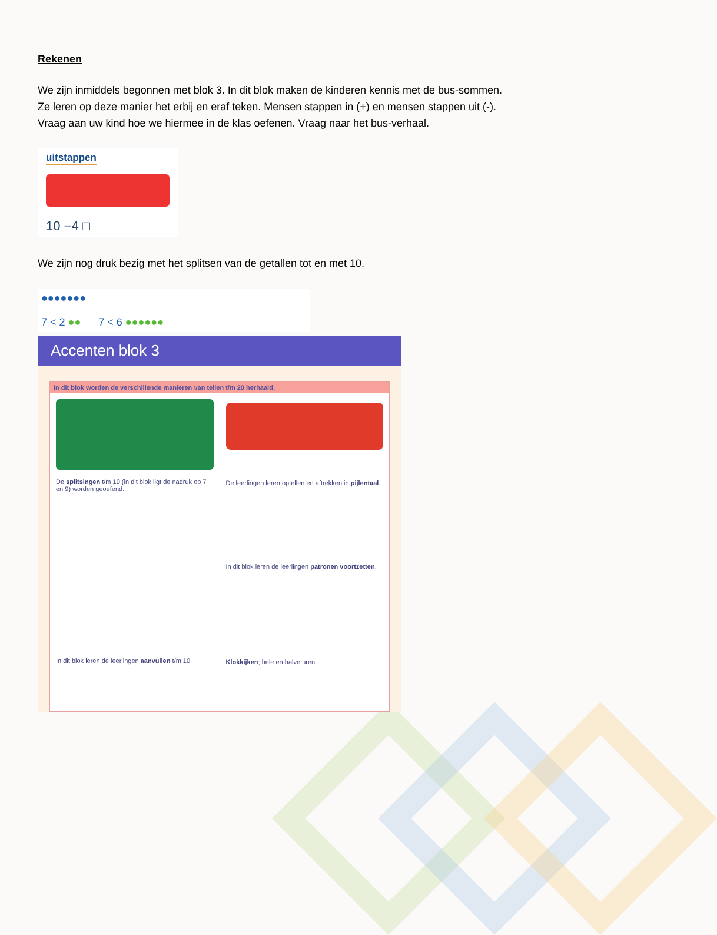Rekenen
We zijn inmiddels begonnen met blok 3. In dit blok maken de kinderen kennis met de bus-sommen.
Ze leren op deze manier het erbij en eraf teken. Mensen stappen in (+) en mensen stappen uit (-).
Vraag aan uw kind hoe we hiermee in de klas oefenen. Vraag naar het bus-verhaal.
uitstappen
10 −4 □
We zijn nog druk bezig met het splitsen van de getallen tot en met 10.
●●●●●●●
7 < 2 ●● 7 < 6 ●●●●●●
Accenten blok 3
In dit blok worden de verschillende manieren van tellen t/m 20 herhaald.
De splitsingen t/m 10 (in dit blok ligt de nadruk op 7 en 9) worden geoefend.
In dit blok leren de leerlingen aanvullen t/m 10.
De leerlingen leren optellen en aftrekken in pijlentaal.
In dit blok leren de leerlingen patronen voortzetten.
Klokkijken; hele en halve uren.